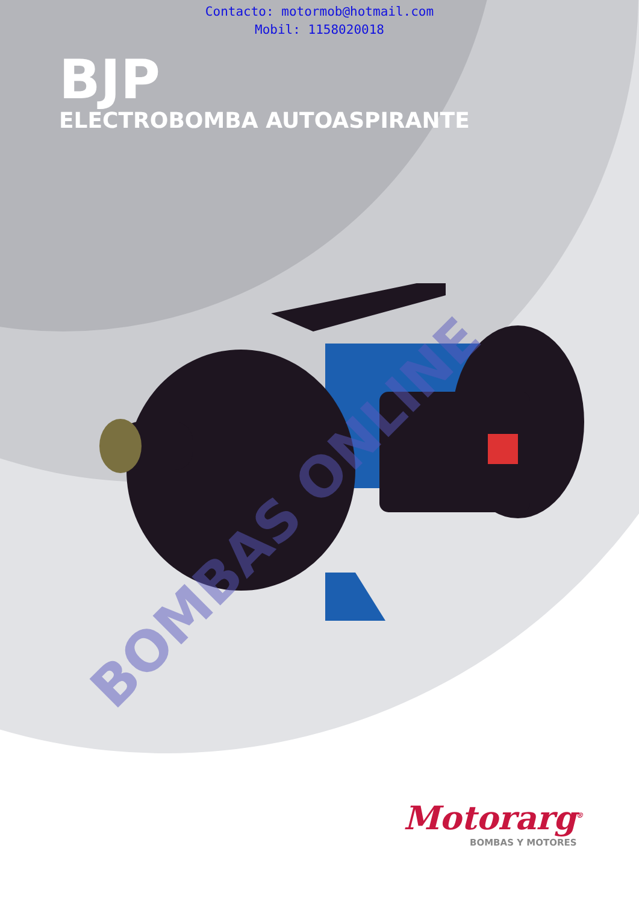Contacto: motormob@hotmail.com
Mobil: 1158020018
BJP
ELECTROBOMBA AUTOASPIRANTE
BOMBAS ONLINE
Motorarg<sup>®</sup>
BOMBAS Y MOTORES